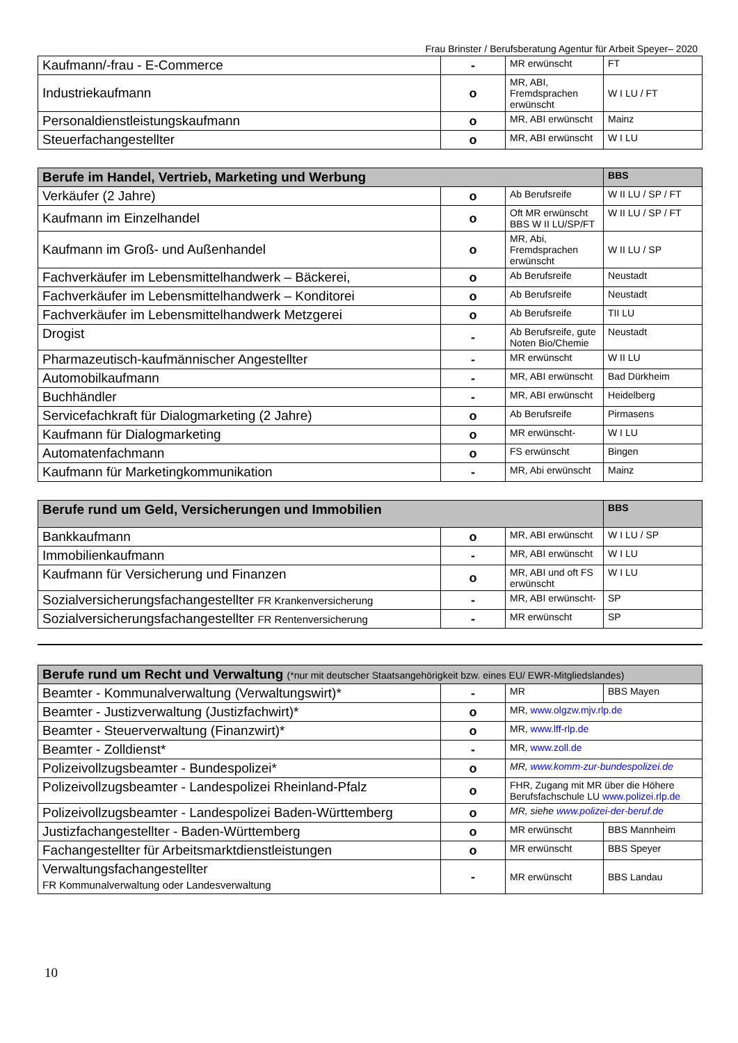Frau Brinster / Berufsberatung Agentur für Arbeit Speyer– 2020
| Kaufmann/-frau - E-Commerce | - | MR erwünscht | FT |
| Industriekaufmann | o | MR, ABI, Fremdsprachen erwünscht | W I LU / FT |
| Personaldienstleistungskaufmann | o | MR, ABI erwünscht | Mainz |
| Steuerfachangestellter | o | MR, ABI erwünscht | W I LU |
| Berufe im Handel, Vertrieb, Marketing und Werbung | | | BBS |
| Verkäufer (2 Jahre) | o | Ab Berufsreife | W II LU / SP / FT |
| Kaufmann im Einzelhandel | o | Oft MR erwünscht BBS W II LU/SP/FT | W II LU / SP / FT |
| Kaufmann im Groß- und Außenhandel | o | MR, Abi, Fremdsprachen erwünscht | W II LU / SP |
| Fachverkäufer im Lebensmittelhandwerk – Bäckerei, | o | Ab Berufsreife | Neustadt |
| Fachverkäufer im Lebensmittelhandwerk – Konditorei | o | Ab Berufsreife | Neustadt |
| Fachverkäufer im Lebensmittelhandwerk Metzgerei | o | Ab Berufsreife | TII LU |
| Drogist | - | Ab Berufsreife, gute Noten Bio/Chemie | Neustadt |
| Pharmazeutisch-kaufmännischer Angestellter | - | MR erwünscht | W II LU |
| Automobilkaufmann | - | MR, ABI erwünscht | Bad Dürkheim |
| Buchhändler | - | MR, ABI erwünscht | Heidelberg |
| Servicefachkraft für Dialogmarketing (2 Jahre) | o | Ab Berufsreife | Pirmasens |
| Kaufmann für Dialogmarketing | o | MR erwünscht- | W I LU |
| Automatenfachmann | o | FS erwünscht | Bingen |
| Kaufmann für Marketingkommunikation | - | MR, Abi erwünscht | Mainz |
| Berufe rund um Geld, Versicherungen und Immobilien | | | BBS |
| Bankkaufmann | o | MR, ABI erwünscht | W I LU / SP |
| Immobilienkaufmann | - | MR, ABI erwünscht | W I LU |
| Kaufmann für Versicherung und Finanzen | o | MR, ABI und oft FS erwünscht | W I LU |
| Sozialversicherungsfachangestellter FR Krankenversicherung | - | MR, ABI erwünscht- | SP |
| Sozialversicherungsfachangestellter FR Rentenversicherung | - | MR erwünscht | SP |
| Berufe rund um Recht und Verwaltung (*nur mit deutscher Staatsangehörigkeit bzw. eines EU/ EWR-Mitgliedslandes) | | | |
| Beamter - Kommunalverwaltung (Verwaltungswirt)* | - | MR | BBS Mayen |
| Beamter - Justizverwaltung (Justizfachwirt)* | o | MR, www.olgzw.mjv.rlp.de | |
| Beamter - Steuerverwaltung (Finanzwirt)* | o | MR, www.lff-rlp.de | |
| Beamter - Zolldienst* | - | MR, www.zoll.de | |
| Polizeivollzugsbeamter - Bundespolizei* | o | MR, www.komm-zur-bundespolizei.de | |
| Polizeivollzugsbeamter - Landespolizei Rheinland-Pfalz | o | FHR, Zugang mit MR über die Höhere Berufsfachschule LU www.polizei.rlp.de | |
| Polizeivollzugsbeamter - Landespolizei Baden-Württemberg | o | MR, siehe www.polizei-der-beruf.de | |
| Justizfachangestellter - Baden-Württemberg | o | MR erwünscht | BBS Mannheim |
| Fachangestellter für Arbeitsmarktdienstleistungen | o | MR erwünscht | BBS Speyer |
| Verwaltungsfachangestellter FR Kommunalverwaltung oder Landesverwaltung | - | MR erwünscht | BBS Landau |
10